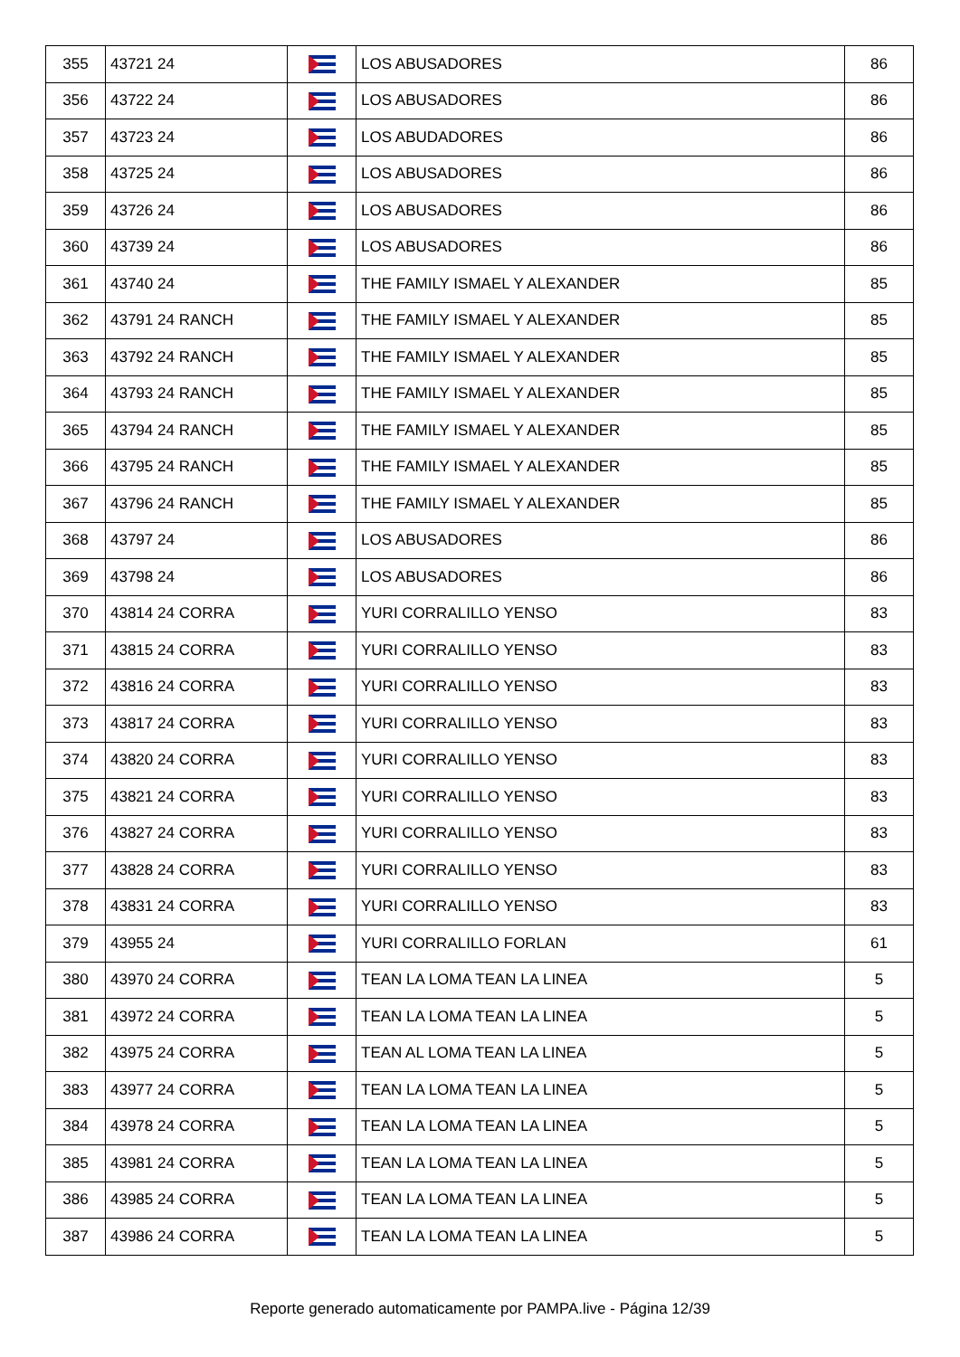| 355 | 43721 24 | | LOS ABUSADORES | 86 |
| 356 | 43722 24 | | LOS ABUSADORES | 86 |
| 357 | 43723 24 | | LOS ABUDADORES | 86 |
| 358 | 43725 24 | | LOS ABUSADORES | 86 |
| 359 | 43726 24 | | LOS ABUSADORES | 86 |
| 360 | 43739 24 | | LOS ABUSADORES | 86 |
| 361 | 43740 24 | | THE FAMILY ISMAEL Y ALEXANDER | 85 |
| 362 | 43791 24 RANCH | | THE FAMILY ISMAEL Y ALEXANDER | 85 |
| 363 | 43792 24 RANCH | | THE FAMILY ISMAEL Y ALEXANDER | 85 |
| 364 | 43793 24 RANCH | | THE FAMILY ISMAEL Y ALEXANDER | 85 |
| 365 | 43794 24 RANCH | | THE FAMILY ISMAEL Y ALEXANDER | 85 |
| 366 | 43795 24 RANCH | | THE FAMILY ISMAEL Y ALEXANDER | 85 |
| 367 | 43796 24 RANCH | | THE FAMILY ISMAEL Y ALEXANDER | 85 |
| 368 | 43797 24 | | LOS ABUSADORES | 86 |
| 369 | 43798 24 | | LOS ABUSADORES | 86 |
| 370 | 43814 24 CORRA | | YURI CORRALILLO YENSO | 83 |
| 371 | 43815 24 CORRA | | YURI CORRALILLO YENSO | 83 |
| 372 | 43816 24 CORRA | | YURI CORRALILLO YENSO | 83 |
| 373 | 43817 24 CORRA | | YURI CORRALILLO YENSO | 83 |
| 374 | 43820 24 CORRA | | YURI CORRALILLO YENSO | 83 |
| 375 | 43821 24 CORRA | | YURI CORRALILLO YENSO | 83 |
| 376 | 43827 24 CORRA | | YURI CORRALILLO YENSO | 83 |
| 377 | 43828 24 CORRA | | YURI CORRALILLO YENSO | 83 |
| 378 | 43831 24 CORRA | | YURI CORRALILLO YENSO | 83 |
| 379 | 43955 24 | | YURI CORRALILLO FORLAN | 61 |
| 380 | 43970 24 CORRA | | TEAN LA LOMA TEAN LA LINEA | 5 |
| 381 | 43972 24 CORRA | | TEAN LA LOMA TEAN LA LINEA | 5 |
| 382 | 43975 24 CORRA | | TEAN AL LOMA TEAN LA LINEA | 5 |
| 383 | 43977 24 CORRA | | TEAN LA LOMA TEAN LA LINEA | 5 |
| 384 | 43978 24 CORRA | | TEAN LA LOMA TEAN LA LINEA | 5 |
| 385 | 43981 24 CORRA | | TEAN LA LOMA TEAN LA LINEA | 5 |
| 386 | 43985 24 CORRA | | TEAN LA LOMA TEAN LA LINEA | 5 |
| 387 | 43986 24 CORRA | | TEAN LA LOMA TEAN LA LINEA | 5 |
Reporte generado automaticamente por PAMPA.live - Página 12/39